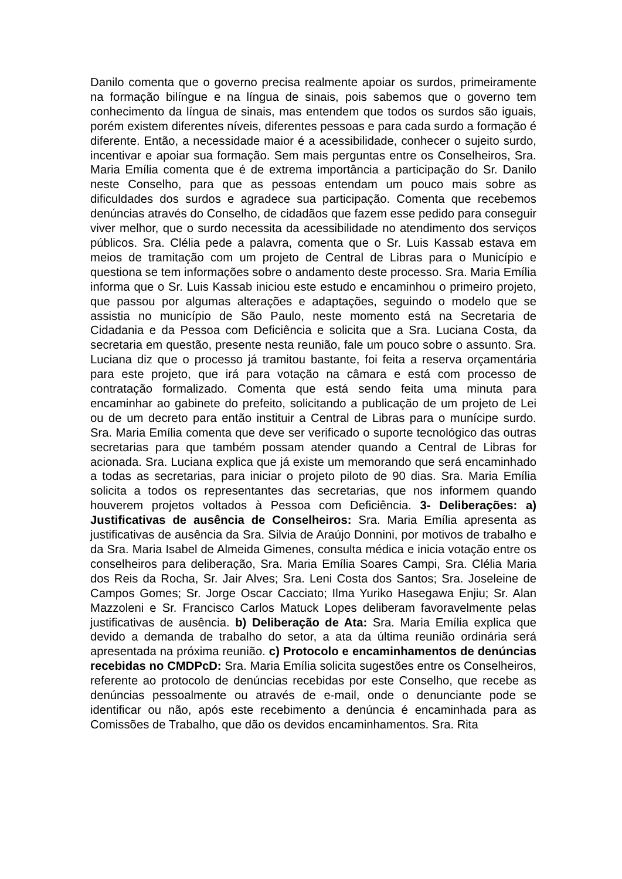Danilo comenta que o governo precisa realmente apoiar os surdos, primeiramente na formação bilíngue e na língua de sinais, pois sabemos que o governo tem conhecimento da língua de sinais, mas entendem que todos os surdos são iguais, porém existem diferentes níveis, diferentes pessoas e para cada surdo a formação é diferente. Então, a necessidade maior é a acessibilidade, conhecer o sujeito surdo, incentivar e apoiar sua formação. Sem mais perguntas entre os Conselheiros, Sra. Maria Emília comenta que é de extrema importância a participação do Sr. Danilo neste Conselho, para que as pessoas entendam um pouco mais sobre as dificuldades dos surdos e agradece sua participação. Comenta que recebemos denúncias através do Conselho, de cidadãos que fazem esse pedido para conseguir viver melhor, que o surdo necessita da acessibilidade no atendimento dos serviços públicos. Sra. Clélia pede a palavra, comenta que o Sr. Luis Kassab estava em meios de tramitação com um projeto de Central de Libras para o Município e questiona se tem informações sobre o andamento deste processo. Sra. Maria Emília informa que o Sr. Luis Kassab iniciou este estudo e encaminhou o primeiro projeto, que passou por algumas alterações e adaptações, seguindo o modelo que se assistia no município de São Paulo, neste momento está na Secretaria de Cidadania e da Pessoa com Deficiência e solicita que a Sra. Luciana Costa, da secretaria em questão, presente nesta reunião, fale um pouco sobre o assunto. Sra. Luciana diz que o processo já tramitou bastante, foi feita a reserva orçamentária para este projeto, que irá para votação na câmara e está com processo de contratação formalizado. Comenta que está sendo feita uma minuta para encaminhar ao gabinete do prefeito, solicitando a publicação de um projeto de Lei ou de um decreto para então instituir a Central de Libras para o munícipe surdo. Sra. Maria Emília comenta que deve ser verificado o suporte tecnológico das outras secretarias para que também possam atender quando a Central de Libras for acionada. Sra. Luciana explica que já existe um memorando que será encaminhado a todas as secretarias, para iniciar o projeto piloto de 90 dias. Sra. Maria Emília solicita a todos os representantes das secretarias, que nos informem quando houverem projetos voltados à Pessoa com Deficiência. 3- Deliberações: a) Justificativas de ausência de Conselheiros: Sra. Maria Emília apresenta as justificativas de ausência da Sra. Silvia de Araújo Donnini, por motivos de trabalho e da Sra. Maria Isabel de Almeida Gimenes, consulta médica e inicia votação entre os conselheiros para deliberação, Sra. Maria Emília Soares Campi, Sra. Clélia Maria dos Reis da Rocha, Sr. Jair Alves; Sra. Leni Costa dos Santos; Sra. Joseleine de Campos Gomes; Sr. Jorge Oscar Cacciato; Ilma Yuriko Hasegawa Enjiu; Sr. Alan Mazzoleni e Sr. Francisco Carlos Matuck Lopes deliberam favoravelmente pelas justificativas de ausência. b) Deliberação de Ata: Sra. Maria Emília explica que devido a demanda de trabalho do setor, a ata da última reunião ordinária será apresentada na próxima reunião. c) Protocolo e encaminhamentos de denúncias recebidas no CMDPcD: Sra. Maria Emília solicita sugestões entre os Conselheiros, referente ao protocolo de denúncias recebidas por este Conselho, que recebe as denúncias pessoalmente ou através de e-mail, onde o denunciante pode se identificar ou não, após este recebimento a denúncia é encaminhada para as Comissões de Trabalho, que dão os devidos encaminhamentos. Sra. Rita